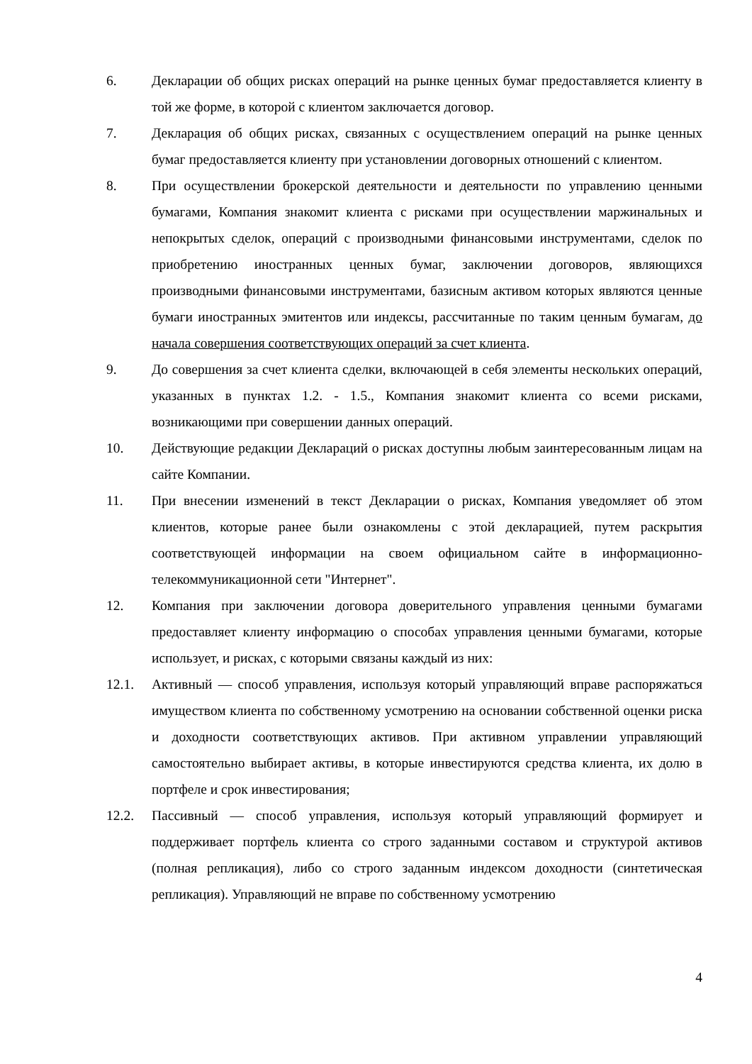6. Декларации об общих рисках операций на рынке ценных бумаг предоставляется клиенту в той же форме, в которой с клиентом заключается договор.
7. Декларация об общих рисках, связанных с осуществлением операций на рынке ценных бумаг предоставляется клиенту при установлении договорных отношений с клиентом.
8. При осуществлении брокерской деятельности и деятельности по управлению ценными бумагами, Компания знакомит клиента с рисками при осуществлении маржинальных и непокрытых сделок, операций с производными финансовыми инструментами, сделок по приобретению иностранных ценных бумаг, заключении договоров, являющихся производными финансовыми инструментами, базисным активом которых являются ценные бумаги иностранных эмитентов или индексы, рассчитанные по таким ценным бумагам, до начала совершения соответствующих операций за счет клиента.
9. До совершения за счет клиента сделки, включающей в себя элементы нескольких операций, указанных в пунктах 1.2. - 1.5., Компания знакомит клиента со всеми рисками, возникающими при совершении данных операций.
10. Действующие редакции Деклараций о рисках доступны любым заинтересованным лицам на сайте Компании.
11. При внесении изменений в текст Декларации о рисках, Компания уведомляет об этом клиентов, которые ранее были ознакомлены с этой декларацией, путем раскрытия соответствующей информации на своем официальном сайте в информационно-телекоммуникационной сети "Интернет".
12. Компания при заключении договора доверительного управления ценными бумагами предоставляет клиенту информацию о способах управления ценными бумагами, которые использует, и рисках, с которыми связаны каждый из них:
12.1. Активный — способ управления, используя который управляющий вправе распоряжаться имуществом клиента по собственному усмотрению на основании собственной оценки риска и доходности соответствующих активов. При активном управлении управляющий самостоятельно выбирает активы, в которые инвестируются средства клиента, их долю в портфеле и срок инвестирования;
12.2. Пассивный — способ управления, используя который управляющий формирует и поддерживает портфель клиента со строго заданными составом и структурой активов (полная репликация), либо со строго заданным индексом доходности (синтетическая репликация). Управляющий не вправе по собственному усмотрению
4